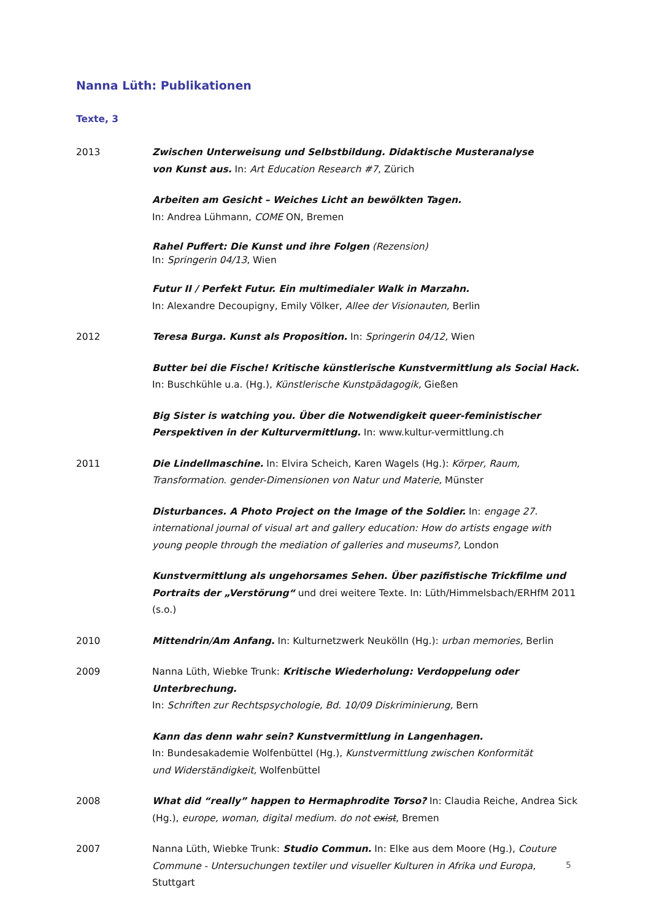Nanna Lüth: Publikationen
Texte, 3
2013 Zwischen Unterweisung und Selbstbildung. Didaktische Musteranalyse
von Kunst aus. In: Art Education Research #7, Zürich
Arbeiten am Gesicht – Weiches Licht an bewölkten Tagen.
In: Andrea Lühmann, COME ON, Bremen
Rahel Puffert: Die Kunst und ihre Folgen (Rezension)
In: Springerin 04/13, Wien
Futur II / Perfekt Futur. Ein multimedialer Walk in Marzahn.
In: Alexandre Decoupigny, Emily Völker, Allee der Visionauten, Berlin
2012 Teresa Burga. Kunst als Proposition. In: Springerin 04/12, Wien
Butter bei die Fische! Kritische künstlerische Kunstvermittlung als Social Hack.
In: Buschkühle u.a. (Hg.), Künstlerische Kunstpädagogik, Gießen
Big Sister is watching you. Über die Notwendigkeit queer-feministischer
Perspektiven in der Kulturvermittlung. In: www.kultur-vermittlung.ch
2011 Die Lindellmaschine. In: Elvira Scheich, Karen Wagels (Hg.): Körper, Raum, Transformation. gender-Dimensionen von Natur und Materie, Münster
Disturbances. A Photo Project on the Image of the Soldier. In: engage 27. international journal of visual art and gallery education: How do artists engage with young people through the mediation of galleries and museums?, London
Kunstvermittlung als ungehorsames Sehen. Über pazifistische Trickfilme und Portraits der „Verstörung“ und drei weitere Texte. In: Lüth/Himmelsbach/ERHfM 2011 (s.o.)
2010 Mittendrin/Am Anfang. In: Kulturnetzwerk Neukölln (Hg.): urban memories, Berlin
2009 Nanna Lüth, Wiebke Trunk: Kritische Wiederholung: Verdoppelung oder Unterbrechung.
In: Schriften zur Rechtspsychologie, Bd. 10/09 Diskriminierung, Bern
Kann das denn wahr sein? Kunstvermittlung in Langenhagen.
In: Bundesakademie Wolfenbüttel (Hg.), Kunstvermittlung zwischen Konformität
und Widerständigkeit, Wolfenbüttel
2008 What did “really” happen to Hermaphrodite Torso? In: Claudia Reiche, Andrea Sick (Hg.), europe, woman, digital medium. do not exist, Bremen
2007 Nanna Lüth, Wiebke Trunk: Studio Commun. In: Elke aus dem Moore (Hg.), Couture Commune - Untersuchungen textiler und visueller Kulturen in Afrika und Europa, Stuttgart
5